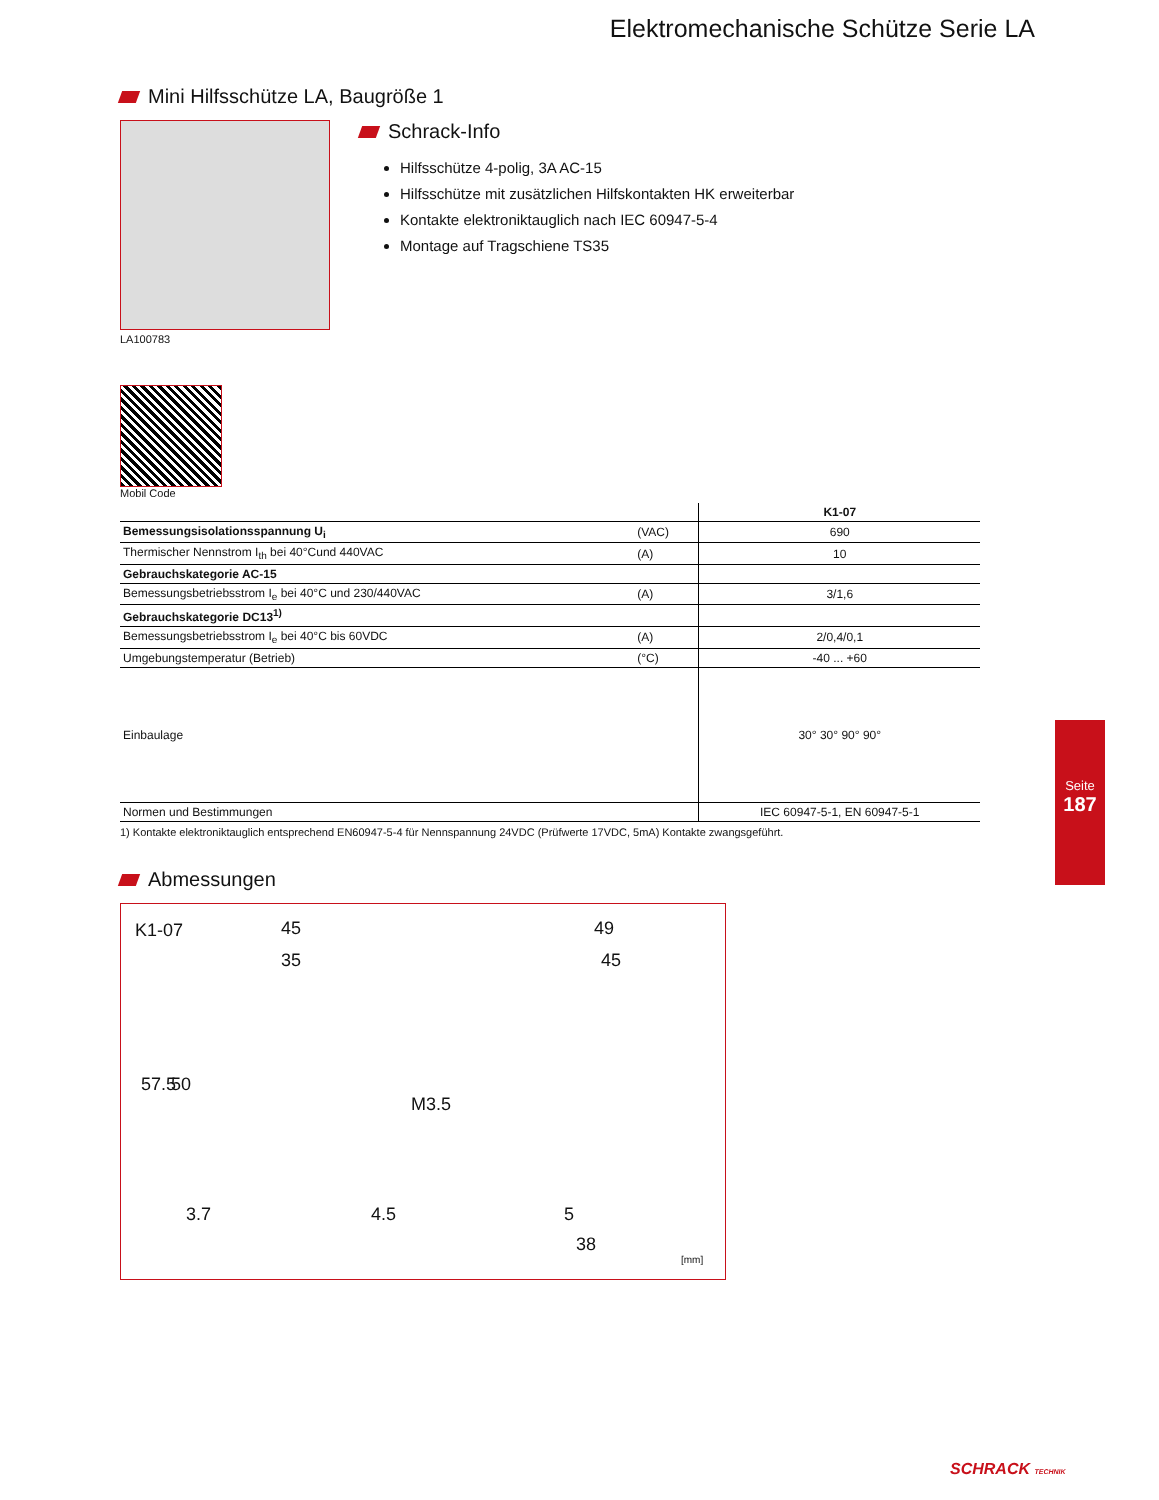Elektromechanische Schütze Serie LA
Mini Hilfsschütze LA, Baugröße 1
LA100783
Mobil Code
Schrack-Info
Hilfsschütze 4-polig, 3A AC-15
Hilfsschütze mit zusätzlichen Hilfskontakten HK erweiterbar
Kontakte elektroniktauglich nach IEC 60947-5-4
Montage auf Tragschiene TS35
| | | K1-07 |
| --- | --- | --- |
| Bemessungsisolationsspannung U<sub>i</sub> | (VAC) | 690 |
| Thermischer Nennstrom I<sub>th</sub> bei 40°Cund 440VAC | (A) | 10 |
| Gebrauchskategorie AC-15 | | |
| Bemessungsbetriebsstrom I<sub>e</sub> bei 40°C und 230/440VAC | (A) | 3/1,6 |
| Gebrauchskategorie DC13<sup>1)</sup> | | |
| Bemessungsbetriebsstrom I<sub>e</sub> bei 40°C bis 60VDC | (A) | 2/0,4/0,1 |
| Umgebungstemperatur (Betrieb) | (°C) | -40 ... +60 |
| Einbaulage | | 30° 30° 90° 90° |
| Normen und Bestimmungen | | IEC 60947-5-1, EN 60947-5-1 |
1) Kontakte elektroniktauglich entsprechend EN60947-5-4 für Nennspannung 24VDC (Prüfwerte 17VDC, 5mA) Kontakte zwangsgeführt.
Abmessungen
K1-07 45
35
57.5 50
M3.5
3.7 4.5
49
45
5
38
[mm]
Seite
187
SCHRACK TECHNIK